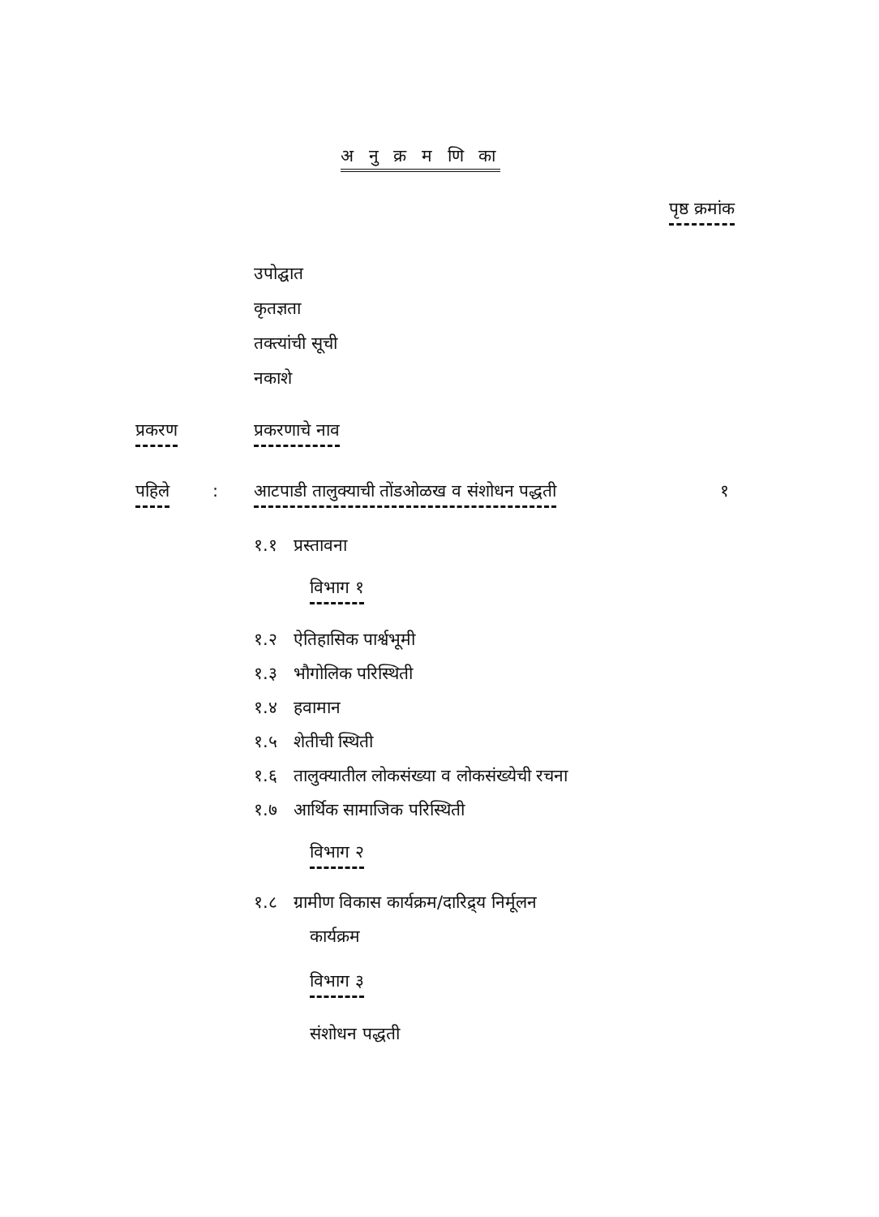अ नु क्र म णि का
पृष्ठ क्रमांक
उपोद्घात
कृतज्ञता
तक्त्यांची सूची
नकाशे
प्रकरण प्रकरणाचे नाव
पहिले :
आटपाडी तालुक्याची तोंडओळख व संशोधन पद्धती
१
१.१ प्रस्तावना
विभाग १
१.२ ऐतिहासिक पार्श्वभूमी
१.३ भौगोलिक परिस्थिती
१.४ हवामान
१.५ शेतीची स्थिती
१.६ तालुक्यातील लोकसंख्या व लोकसंख्येची रचना
१.७ आर्थिक सामाजिक परिस्थिती
विभाग २
१.८ ग्रामीण विकास कार्यक्रम/दारिद्र्य निर्मूलन
कार्यक्रम
विभाग ३
संशोधन पद्धती